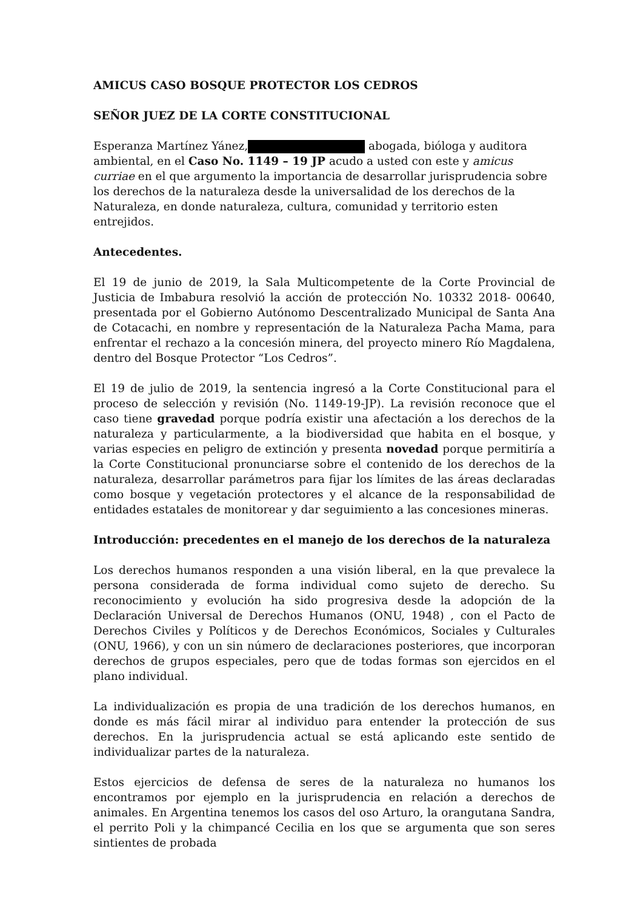AMICUS CASO BOSQUE PROTECTOR LOS CEDROS
SEÑOR JUEZ DE LA CORTE CONSTITUCIONAL
Esperanza Martínez Yánez, abogada, bióloga y auditora ambiental, en el Caso No. 1149 – 19 JP acudo a usted con este y amicus curriae en el que argumento la importancia de desarrollar jurisprudencia sobre los derechos de la naturaleza desde la universalidad de los derechos de la Naturaleza, en donde naturaleza, cultura, comunidad y territorio esten entrejidos.
Antecedentes.
El 19 de junio de 2019, la Sala Multicompetente de la Corte Provincial de Justicia de Imbabura resolvió la acción de protección No. 10332 2018- 00640, presentada por el Gobierno Autónomo Descentralizado Municipal de Santa Ana de Cotacachi, en nombre y representación de la Naturaleza Pacha Mama, para enfrentar el rechazo a la concesión minera, del proyecto minero Río Magdalena, dentro del Bosque Protector “Los Cedros”.
El 19 de julio de 2019, la sentencia ingresó a la Corte Constitucional para el proceso de selección y revisión (No. 1149-19-JP). La revisión reconoce que el caso tiene gravedad porque podría existir una afectación a los derechos de la naturaleza y particularmente, a la biodiversidad que habita en el bosque, y varias especies en peligro de extinción y presenta novedad porque permitiría a la Corte Constitucional pronunciarse sobre el contenido de los derechos de la naturaleza, desarrollar parámetros para fijar los límites de las áreas declaradas como bosque y vegetación protectores y el alcance de la responsabilidad de entidades estatales de monitorear y dar seguimiento a las concesiones mineras.
Introducción: precedentes en el manejo de los derechos de la naturaleza
Los derechos humanos responden a una visión liberal, en la que prevalece la persona considerada de forma individual como sujeto de derecho. Su reconocimiento y evolución ha sido progresiva desde la adopción de la Declaración Universal de Derechos Humanos (ONU, 1948) , con el Pacto de Derechos Civiles y Políticos y de Derechos Económicos, Sociales y Culturales (ONU, 1966), y con un sin número de declaraciones posteriores, que incorporan derechos de grupos especiales, pero que de todas formas son ejercidos en el plano individual.
La individualización es propia de una tradición de los derechos humanos, en donde es más fácil mirar al individuo para entender la protección de sus derechos. En la jurisprudencia actual se está aplicando este sentido de individualizar partes de la naturaleza.
Estos ejercicios de defensa de seres de la naturaleza no humanos los encontramos por ejemplo en la jurisprudencia en relación a derechos de animales. En Argentina tenemos los casos del oso Arturo, la orangutana Sandra, el perrito Poli y la chimpancé Cecilia en los que se argumenta que son seres sintientes de probada